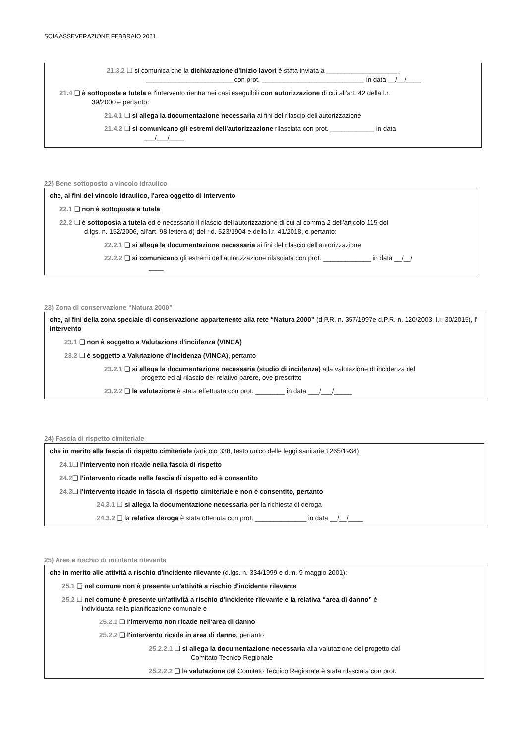SCIA ASSEVERAZIONE FEBBRAIO 2021
21.3.2 ❑ si comunica che la dichiarazione d'inizio lavori è stata inviata a ____________________
________________________con prot. ____________________________ in data __/__/____
21.4 ❑ è sottoposta a tutela e l'intervento rientra nei casi eseguibili con autorizzazione di cui all'art. 42 della l.r.
39/2000 e pertanto:
21.4.1 ❑ si allega la documentazione necessaria ai fini del rilascio dell'autorizzazione
21.4.2 ❑ si comunicano gli estremi dell'autorizzazione rilasciata con prot. ____________ in data
___/___/____
22) Bene sottoposto a vincolo idraulico
che, ai fini del vincolo idraulico, l'area oggetto di intervento
22.1 ❑ non è sottoposta a tutela
22.2 ❑ è sottoposta a tutela ed è necessario il rilascio dell'autorizzazione di cui al comma 2 dell'articolo 115 del
d.lgs. n. 152/2006, all'art. 98 lettera d) del r.d. 523/1904 e della l.r. 41/2018, e pertanto:
22.2.1 ❑ si allega la documentazione necessaria ai fini del rilascio dell'autorizzazione
22.2.2 ❑ si comunicano gli estremi dell'autorizzazione rilasciata con prot. _____________ in data __/__/
____
23) Zona di conservazione “Natura 2000”
che, ai fini della zona speciale di conservazione appartenente alla rete “Natura 2000” (d.P.R. n. 357/1997e d.P.R. n. 120/2003, l.r. 30/2015), l' intervento
23.1 ❑ non è soggetto a Valutazione d'incidenza (VINCA)
23.2 ❑ è soggetto a Valutazione d'incidenza (VINCA), pertanto
23.2.1 ❑ si allega la documentazione necessaria (studio di incidenza) alla valutazione di incidenza del
progetto ed al rilascio del relativo parere, ove prescritto
23.2.2 ❑ la valutazione è stata effettuata con prot. ________ in data ___/___/_____
24) Fascia di rispetto cimiteriale
che in merito alla fascia di rispetto cimiteriale (articolo 338, testo unico delle leggi sanitarie 1265/1934)
24.1❑ l'intervento non ricade nella fascia di rispetto
24.2❑ l'intervento ricade nella fascia di rispetto ed è consentito
24.3❑ l'intervento ricade in fascia di rispetto cimiteriale e non è consentito, pertanto
24.3.1 ❑ si allega la documentazione necessaria per la richiesta di deroga
24.3.2 ❑ la relativa deroga è stata ottenuta con prot. ______________ in data __/__/____
25) Aree a rischio di incidente rilevante
che in merito alle attività a rischio d'incidente rilevante (d.lgs. n. 334/1999 e d.m. 9 maggio 2001):
25.1 ❑ nel comune non è presente un'attività a rischio d'incidente rilevante
25.2 ❑ nel comune è presente un'attività a rischio d'incidente rilevante e la relativa “area di danno” è
individuata nella pianificazione comunale e
25.2.1 ❑ l'intervento non ricade nell'area di danno
25.2.2 ❑ l'intervento ricade in area di danno, pertanto
25.2.2.1 ❑ si allega la documentazione necessaria alla valutazione del progetto dal
Comitato Tecnico Regionale
25.2.2.2 ❑ la valutazione del Comitato Tecnico Regionale è stata rilasciata con prot.